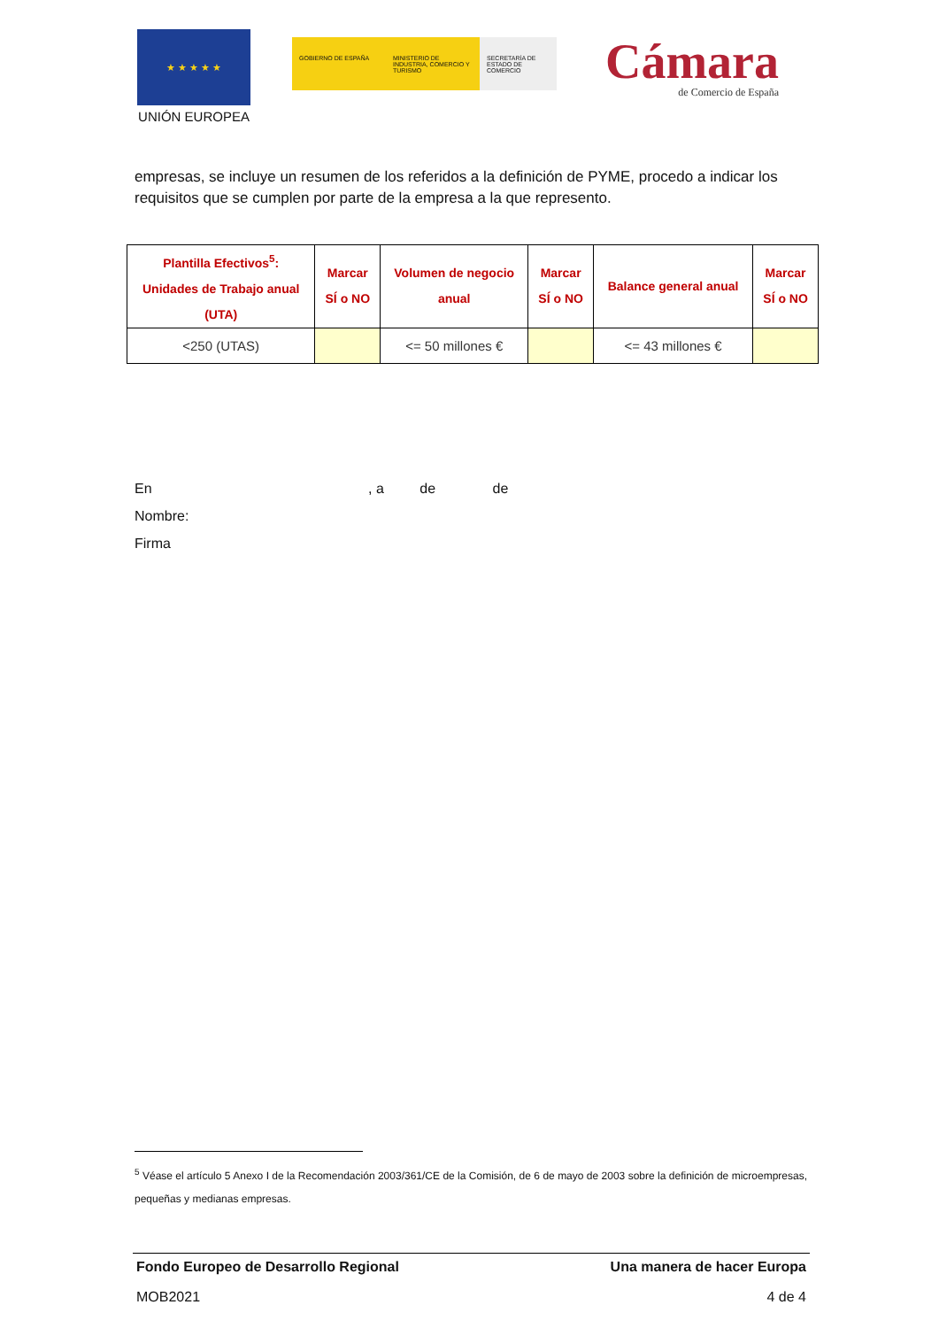★ ★ ★ ★ ★
UNIÓN EUROPEA
GOBIERNO DE ESPAÑA MINISTERIO DE INDUSTRIA, COMERCIO Y TURISMO
SECRETARÍA DE ESTADO DE COMERCIO
Cámara
de Comercio de España
empresas, se incluye un resumen de los referidos a la definición de PYME, procedo a indicar los requisitos que se cumplen por parte de la empresa a la que represento.
| Plantilla Efectivos<sup>5</sup>: Unidades de Trabajo anual (UTA) | Marcar SÍ o NO | Volumen de negocio anual | Marcar SÍ o NO | Balance general anual | Marcar SÍ o NO |
| --- | --- | --- | --- | --- | --- |
| <250 (UTAS) | | <= 50 millones € | | <= 43 millones € | |
En , a de de
Nombre:
Firma
<sup>5</sup> Véase el artículo 5 Anexo I de la Recomendación 2003/361/CE de la Comisión, de 6 de mayo de 2003 sobre la definición de microempresas, pequeñas y medianas empresas.
Fondo Europeo de Desarrollo Regional Una manera de hacer Europa
MOB2021 4 de 4